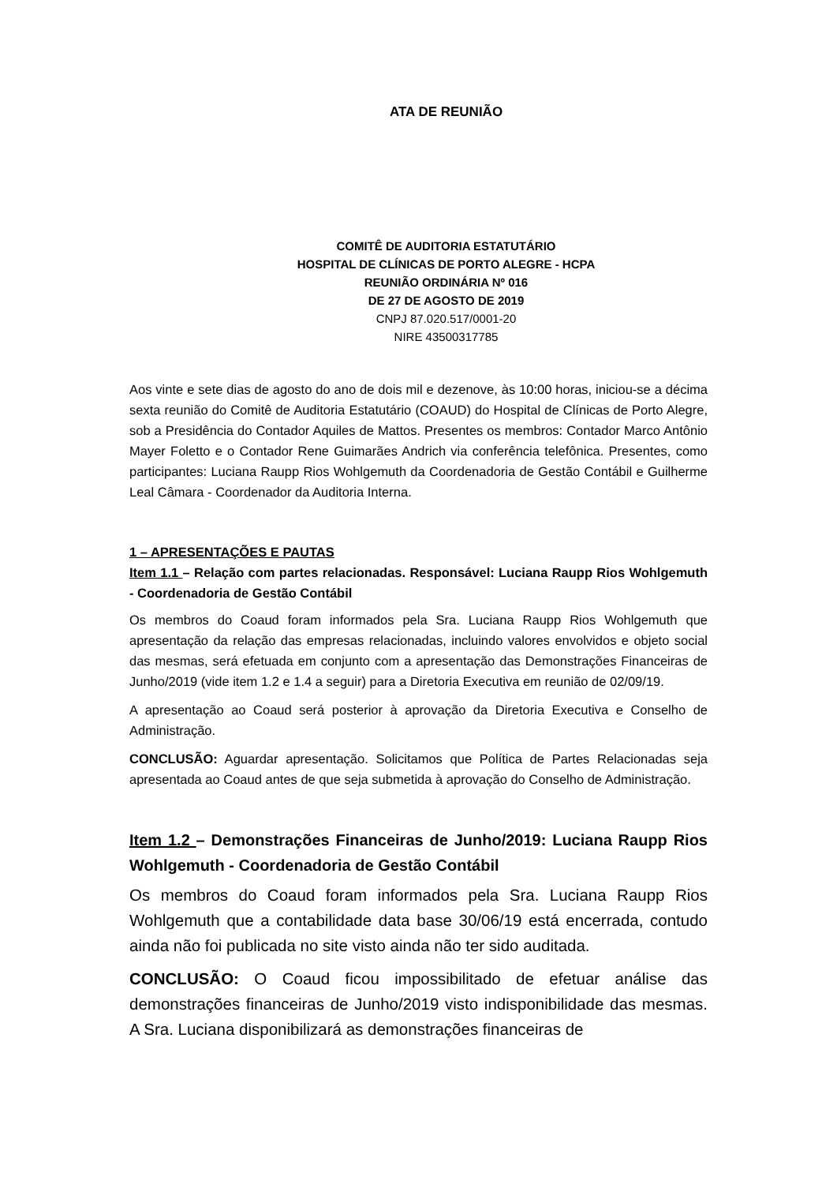ATA DE REUNIÃO
COMITÊ DE AUDITORIA ESTATUTÁRIO
HOSPITAL DE CLÍNICAS DE PORTO ALEGRE - HCPA
REUNIÃO ORDINÁRIA Nº 016
DE 27 DE AGOSTO DE 2019
CNPJ 87.020.517/0001-20
NIRE 43500317785
Aos vinte e sete dias de agosto do ano de dois mil e dezenove, às 10:00 horas, iniciou-se a décima sexta reunião do Comitê de Auditoria Estatutário (COAUD) do Hospital de Clínicas de Porto Alegre, sob a Presidência do Contador Aquiles de Mattos. Presentes os membros: Contador Marco Antônio Mayer Foletto e o Contador Rene Guimarães Andrich via conferência telefônica. Presentes, como participantes: Luciana Raupp Rios Wohlgemuth da Coordenadoria de Gestão Contábil e Guilherme Leal Câmara - Coordenador da Auditoria Interna.
1 – APRESENTAÇÕES E PAUTAS
Item 1.1 – Relação com partes relacionadas. Responsável: Luciana Raupp Rios Wohlgemuth - Coordenadoria de Gestão Contábil
Os membros do Coaud foram informados pela Sra. Luciana Raupp Rios Wohlgemuth que apresentação da relação das empresas relacionadas, incluindo valores envolvidos e objeto social das mesmas, será efetuada em conjunto com a apresentação das Demonstrações Financeiras de Junho/2019 (vide item 1.2 e 1.4 a seguir) para a Diretoria Executiva em reunião de 02/09/19.
A apresentação ao Coaud será posterior à aprovação da Diretoria Executiva e Conselho de Administração.
CONCLUSÃO: Aguardar apresentação. Solicitamos que Política de Partes Relacionadas seja apresentada ao Coaud antes de que seja submetida à aprovação do Conselho de Administração.
Item 1.2 – Demonstrações Financeiras de Junho/2019: Luciana Raupp Rios Wohlgemuth - Coordenadoria de Gestão Contábil
Os membros do Coaud foram informados pela Sra. Luciana Raupp Rios Wohlgemuth que a contabilidade data base 30/06/19 está encerrada, contudo ainda não foi publicada no site visto ainda não ter sido auditada.
CONCLUSÃO: O Coaud ficou impossibilitado de efetuar análise das demonstrações financeiras de Junho/2019 visto indisponibilidade das mesmas. A Sra. Luciana disponibilizará as demonstrações financeiras de